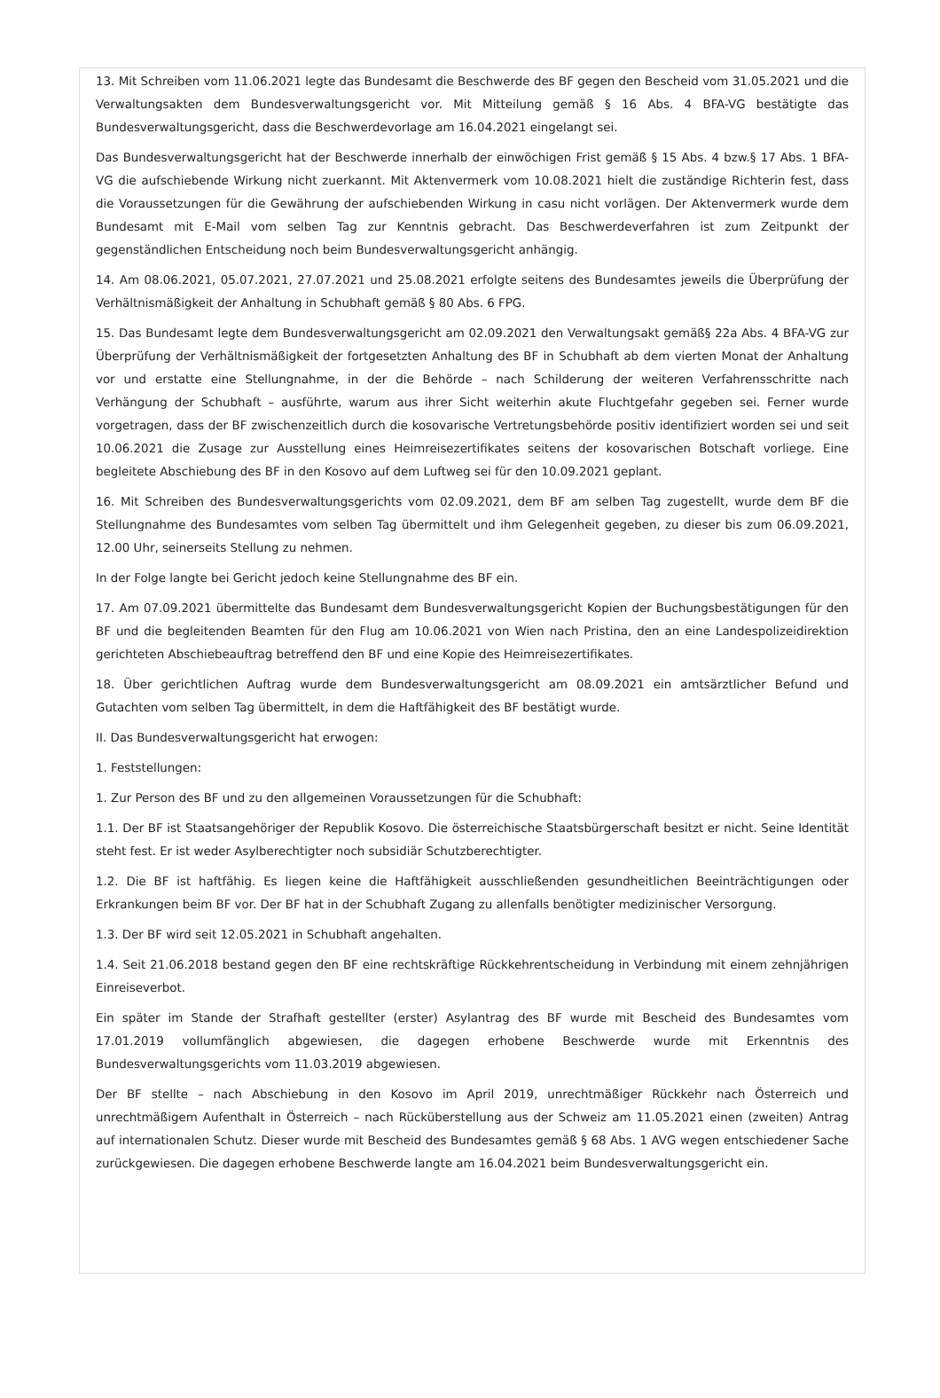13. Mit Schreiben vom 11.06.2021 legte das Bundesamt die Beschwerde des BF gegen den Bescheid vom 31.05.2021 und die Verwaltungsakten dem Bundesverwaltungsgericht vor. Mit Mitteilung gemäß § 16 Abs. 4 BFA-VG bestätigte das Bundesverwaltungsgericht, dass die Beschwerdevorlage am 16.04.2021 eingelangt sei.
Das Bundesverwaltungsgericht hat der Beschwerde innerhalb der einwöchigen Frist gemäß § 15 Abs. 4 bzw.§ 17 Abs. 1 BFA-VG die aufschiebende Wirkung nicht zuerkannt. Mit Aktenvermerk vom 10.08.2021 hielt die zuständige Richterin fest, dass die Voraussetzungen für die Gewährung der aufschiebenden Wirkung in casu nicht vorlägen. Der Aktenvermerk wurde dem Bundesamt mit E-Mail vom selben Tag zur Kenntnis gebracht. Das Beschwerdeverfahren ist zum Zeitpunkt der gegenständlichen Entscheidung noch beim Bundesverwaltungsgericht anhängig.
14. Am 08.06.2021, 05.07.2021, 27.07.2021 und 25.08.2021 erfolgte seitens des Bundesamtes jeweils die Überprüfung der Verhältnismäßigkeit der Anhaltung in Schubhaft gemäß § 80 Abs. 6 FPG.
15. Das Bundesamt legte dem Bundesverwaltungsgericht am 02.09.2021 den Verwaltungsakt gemäß§ 22a Abs. 4 BFA-VG zur Überprüfung der Verhältnismäßigkeit der fortgesetzten Anhaltung des BF in Schubhaft ab dem vierten Monat der Anhaltung vor und erstatte eine Stellungnahme, in der die Behörde – nach Schilderung der weiteren Verfahrensschritte nach Verhängung der Schubhaft – ausführte, warum aus ihrer Sicht weiterhin akute Fluchtgefahr gegeben sei. Ferner wurde vorgetragen, dass der BF zwischenzeitlich durch die kosovarische Vertretungsbehörde positiv identifiziert worden sei und seit 10.06.2021 die Zusage zur Ausstellung eines Heimreisezertifikates seitens der kosovarischen Botschaft vorliege. Eine begleitete Abschiebung des BF in den Kosovo auf dem Luftweg sei für den 10.09.2021 geplant.
16. Mit Schreiben des Bundesverwaltungsgerichts vom 02.09.2021, dem BF am selben Tag zugestellt, wurde dem BF die Stellungnahme des Bundesamtes vom selben Tag übermittelt und ihm Gelegenheit gegeben, zu dieser bis zum 06.09.2021, 12.00 Uhr, seinerseits Stellung zu nehmen.
In der Folge langte bei Gericht jedoch keine Stellungnahme des BF ein.
17. Am 07.09.2021 übermittelte das Bundesamt dem Bundesverwaltungsgericht Kopien der Buchungsbestätigungen für den BF und die begleitenden Beamten für den Flug am 10.06.2021 von Wien nach Pristina, den an eine Landespolizeidirektion gerichteten Abschiebeauftrag betreffend den BF und eine Kopie des Heimreisezertifikates.
18. Über gerichtlichen Auftrag wurde dem Bundesverwaltungsgericht am 08.09.2021 ein amtsärztlicher Befund und Gutachten vom selben Tag übermittelt, in dem die Haftfähigkeit des BF bestätigt wurde.
II. Das Bundesverwaltungsgericht hat erwogen:
1. Feststellungen:
1. Zur Person des BF und zu den allgemeinen Voraussetzungen für die Schubhaft:
1.1. Der BF ist Staatsangehöriger der Republik Kosovo. Die österreichische Staatsbürgerschaft besitzt er nicht. Seine Identität steht fest. Er ist weder Asylberechtigter noch subsidiär Schutzberechtigter.
1.2. Die BF ist haftfähig. Es liegen keine die Haftfähigkeit ausschließenden gesundheitlichen Beeinträchtigungen oder Erkrankungen beim BF vor. Der BF hat in der Schubhaft Zugang zu allenfalls benötigter medizinischer Versorgung.
1.3. Der BF wird seit 12.05.2021 in Schubhaft angehalten.
1.4. Seit 21.06.2018 bestand gegen den BF eine rechtskräftige Rückkehrentscheidung in Verbindung mit einem zehnjährigen Einreiseverbot.
Ein später im Stande der Strafhaft gestellter (erster) Asylantrag des BF wurde mit Bescheid des Bundesamtes vom 17.01.2019 vollumfänglich abgewiesen, die dagegen erhobene Beschwerde wurde mit Erkenntnis des Bundesverwaltungsgerichts vom 11.03.2019 abgewiesen.
Der BF stellte – nach Abschiebung in den Kosovo im April 2019, unrechtmäßiger Rückkehr nach Österreich und unrechtmäßigem Aufenthalt in Österreich – nach Rücküberstellung aus der Schweiz am 11.05.2021 einen (zweiten) Antrag auf internationalen Schutz. Dieser wurde mit Bescheid des Bundesamtes gemäß § 68 Abs. 1 AVG wegen entschiedener Sache zurückgewiesen. Die dagegen erhobene Beschwerde langte am 16.04.2021 beim Bundesverwaltungsgericht ein.